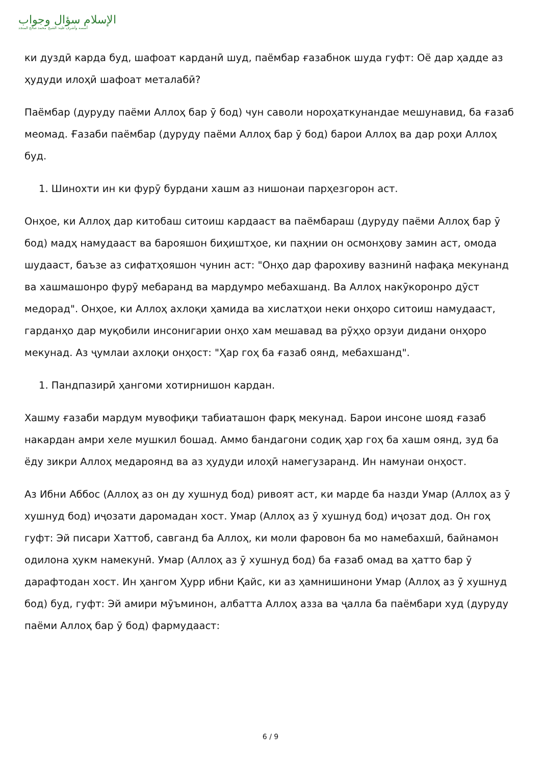الإسلام سؤال وجواب
أسسه وأشرف عليه: الشيخ محمد صالح المنجد
ки дуздӣ карда буд, шафоат карданӣ шуд, паёмбар ғазабнок шуда гуфт: Оё дар ҳадде аз ҳудуди илоҳӣ шафоат металабӣ?
Паёмбар (дуруду паёми Аллоҳ бар ӯ бод) чун саволи нороҳаткунандае мешунавид, ба ғазаб меомад. Ғазаби паёмбар (дуруду паёми Аллоҳ бар ӯ бод) барои Аллоҳ ва дар роҳи Аллоҳ буд.
1. Шинохти ин ки фурӯ бурдани хашм аз нишонаи парҳезгорон аст.
Онҳое, ки Аллоҳ дар китобаш ситоиш кардааст ва паёмбараш (дуруду паёми Аллоҳ бар ӯ бод) мадҳ намудааст ва барояшон биҳиштҳое, ки паҳнии он осмонҳову замин аст, омода шудааст, баъзе аз сифатҳояшон чунин аст: "Онҳо дар фарохиву вазнинӣ нафақа мекунанд ва хашмашонро фурӯ мебаранд ва мардумро мебахшанд. Ва Аллоҳ накӯкоронро дӯст медорад". Онҳое, ки Аллоҳ ахлоқи ҳамида ва хислатҳои неки онҳоро ситоиш намудааст, гарданҳо дар муқобили инсонигарии онҳо хам мешавад ва рӯҳҳо орзуи дидани онҳоро мекунад. Аз ҷумлаи ахлоқи онҳост: "Ҳар гоҳ ба ғазаб оянд, мебахшанд".
1. Пандпазирӣ ҳангоми хотирнишон кардан.
Хашму ғазаби мардум мувофиқи табиаташон фарқ мекунад. Барои инсоне шояд ғазаб накардан амри хеле мушкил бошад. Аммо бандагони содиқ ҳар гоҳ ба хашм оянд, зуд ба ёду зикри Аллоҳ медароянд ва аз ҳудуди илоҳӣ намегузаранд. Ин намунаи онҳост.
Аз Ибни Аббос (Аллоҳ аз он ду хушнуд бод) ривоят аст, ки марде ба назди Умар (Аллоҳ аз ӯ хушнуд бод) иҷозати даромадан хост. Умар (Аллоҳ аз ӯ хушнуд бод) иҷозат дод. Он гоҳ гуфт: Эй писари Хаттоб, савганд ба Аллоҳ, ки моли фаровон ба мо намебахшӣ, байнамон одилона ҳукм намекунӣ. Умар (Аллоҳ аз ӯ хушнуд бод) ба ғазаб омад ва ҳатто бар ӯ дарафтодан хост. Ин ҳангом Ҳурр ибни Қайс, ки аз ҳамнишинони Умар (Аллоҳ аз ӯ хушнуд бод) буд, гуфт: Эй амири мӯъминон, албатта Аллоҳ азза ва ҷалла ба паёмбари худ (дуруду паёми Аллоҳ бар ӯ бод) фармудааст:
6 / 9